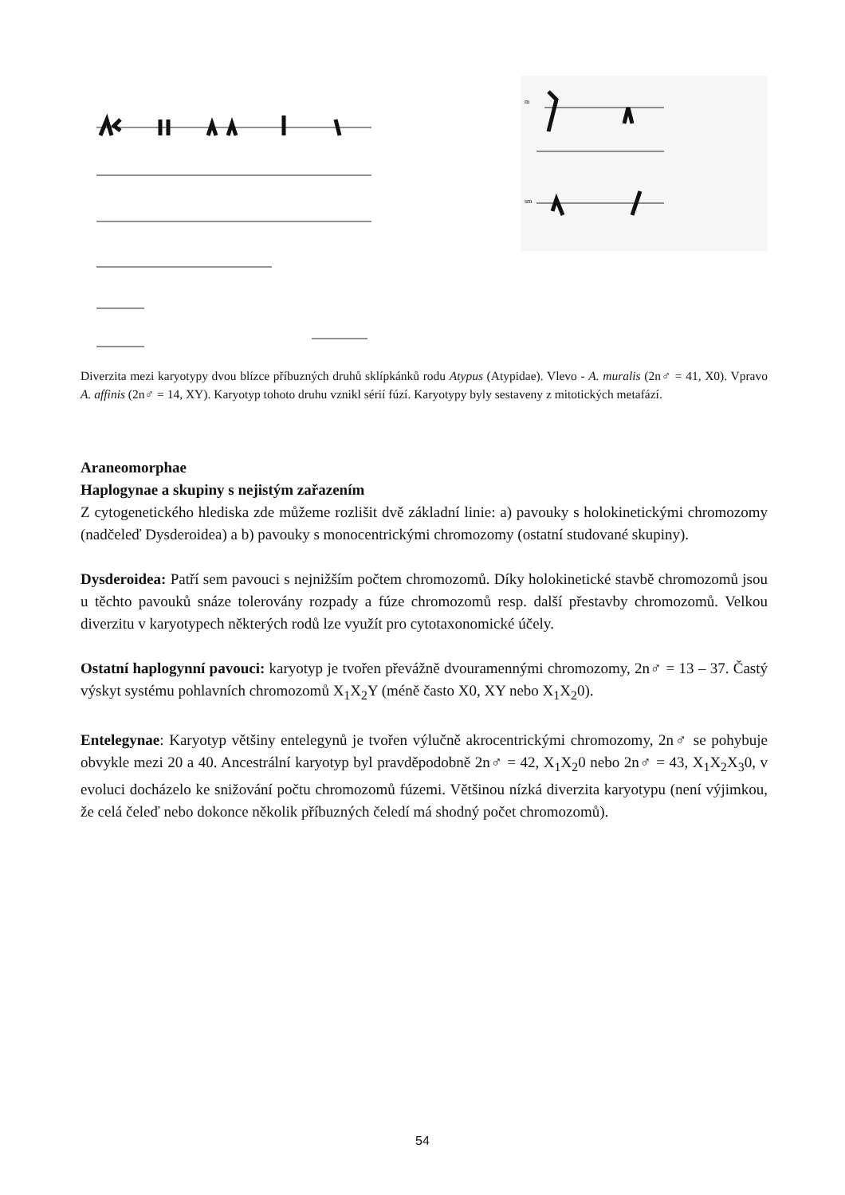m
sm
Diverzita mezi karyotypy dvou blízce příbuzných druhů sklípkánků rodu Atypus (Atypidae). Vlevo - A. muralis (2n♂ = 41, X0). Vpravo A. affinis (2n♂ = 14, XY). Karyotyp tohoto druhu vznikl sérií fúzí. Karyotypy byly sestaveny z mitotických metafází.
Araneomorphae
Haplogynae a skupiny s nejistým zařazením
Z cytogenetického hlediska zde můžeme rozlišit dvě základní linie: a) pavouky s holokinetickými chromozomy (nadčeleď Dysderoidea) a b) pavouky s monocentrickými chromozomy (ostatní studované skupiny).
Dysderoidea: Patří sem pavouci s nejnižším počtem chromozomů. Díky holokinetické stavbě chromozomů jsou u těchto pavouků snáze tolerovány rozpady a fúze chromozomů resp. další přestavby chromozomů. Velkou diverzitu v karyotypech některých rodů lze využít pro cytotaxonomické účely.
Ostatní haplogynní pavouci: karyotyp je tvořen převážně dvouramennými chromozomy, 2n♂ = 13 – 37. Častý výskyt systému pohlavních chromozomů X<sub>1</sub>X<sub>2</sub>Y (méně často X0, XY nebo X<sub>1</sub>X<sub>2</sub>0).
Entelegynae: Karyotyp většiny entelegynů je tvořen výlučně akrocentrickými chromozomy, 2n♂ se pohybuje obvykle mezi 20 a 40. Ancestrální karyotyp byl pravděpodobně 2n♂ = 42, X<sub>1</sub>X<sub>2</sub>0 nebo 2n♂ = 43, X<sub>1</sub>X<sub>2</sub>X<sub>3</sub>0, v evoluci docházelo ke snižování počtu chromozomů fúzemi. Většinou nízká diverzita karyotypu (není výjimkou, že celá čeleď nebo dokonce několik příbuzných čeledí má shodný počet chromozomů).
54